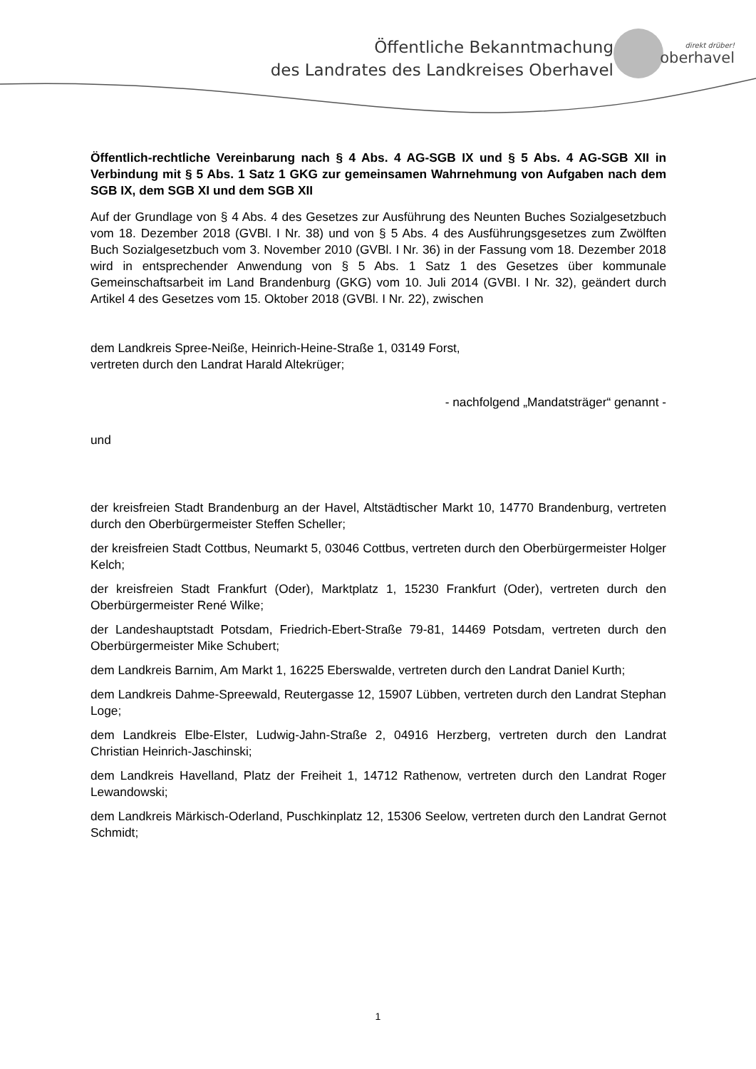Öffentliche Bekanntmachung
des Landrates des Landkreises Oberhavel
direkt drüber!
oberhavel
Öffentlich-rechtliche Vereinbarung nach § 4 Abs. 4 AG-SGB IX und § 5 Abs. 4 AG-SGB XII in Verbindung mit § 5 Abs. 1 Satz 1 GKG zur gemeinsamen Wahrnehmung von Aufgaben nach dem SGB IX, dem SGB XI und dem SGB XII
Auf der Grundlage von § 4 Abs. 4 des Gesetzes zur Ausführung des Neunten Buches Sozialgesetzbuch vom 18. Dezember 2018 (GVBl. I Nr. 38) und von § 5 Abs. 4 des Ausführungsgesetzes zum Zwölften Buch Sozialgesetzbuch vom 3. November 2010 (GVBl. I Nr. 36) in der Fassung vom 18. Dezember 2018 wird in entsprechender Anwendung von § 5 Abs. 1 Satz 1 des Gesetzes über kommunale Gemeinschaftsarbeit im Land Brandenburg (GKG) vom 10. Juli 2014 (GVBI. I Nr. 32), geändert durch Artikel 4 des Gesetzes vom 15. Oktober 2018 (GVBl. I Nr. 22), zwischen
dem Landkreis Spree-Neiße, Heinrich-Heine-Straße 1, 03149 Forst,
vertreten durch den Landrat Harald Altekrüger;
- nachfolgend „Mandatsträger“ genannt -
und
der kreisfreien Stadt Brandenburg an der Havel, Altstädtischer Markt 10, 14770 Brandenburg, vertreten durch den Oberbürgermeister Steffen Scheller;
der kreisfreien Stadt Cottbus, Neumarkt 5, 03046 Cottbus, vertreten durch den Oberbürgermeister Holger Kelch;
der kreisfreien Stadt Frankfurt (Oder), Marktplatz 1, 15230 Frankfurt (Oder), vertreten durch den Oberbürgermeister René Wilke;
der Landeshauptstadt Potsdam, Friedrich-Ebert-Straße 79-81, 14469 Potsdam, vertreten durch den Oberbürgermeister Mike Schubert;
dem Landkreis Barnim, Am Markt 1, 16225 Eberswalde, vertreten durch den Landrat Daniel Kurth;
dem Landkreis Dahme-Spreewald, Reutergasse 12, 15907 Lübben, vertreten durch den Landrat Stephan Loge;
dem Landkreis Elbe-Elster, Ludwig-Jahn-Straße 2, 04916 Herzberg, vertreten durch den Landrat Christian Heinrich-Jaschinski;
dem Landkreis Havelland, Platz der Freiheit 1, 14712 Rathenow, vertreten durch den Landrat Roger Lewandowski;
dem Landkreis Märkisch-Oderland, Puschkinplatz 12, 15306 Seelow, vertreten durch den Landrat Gernot Schmidt;
1